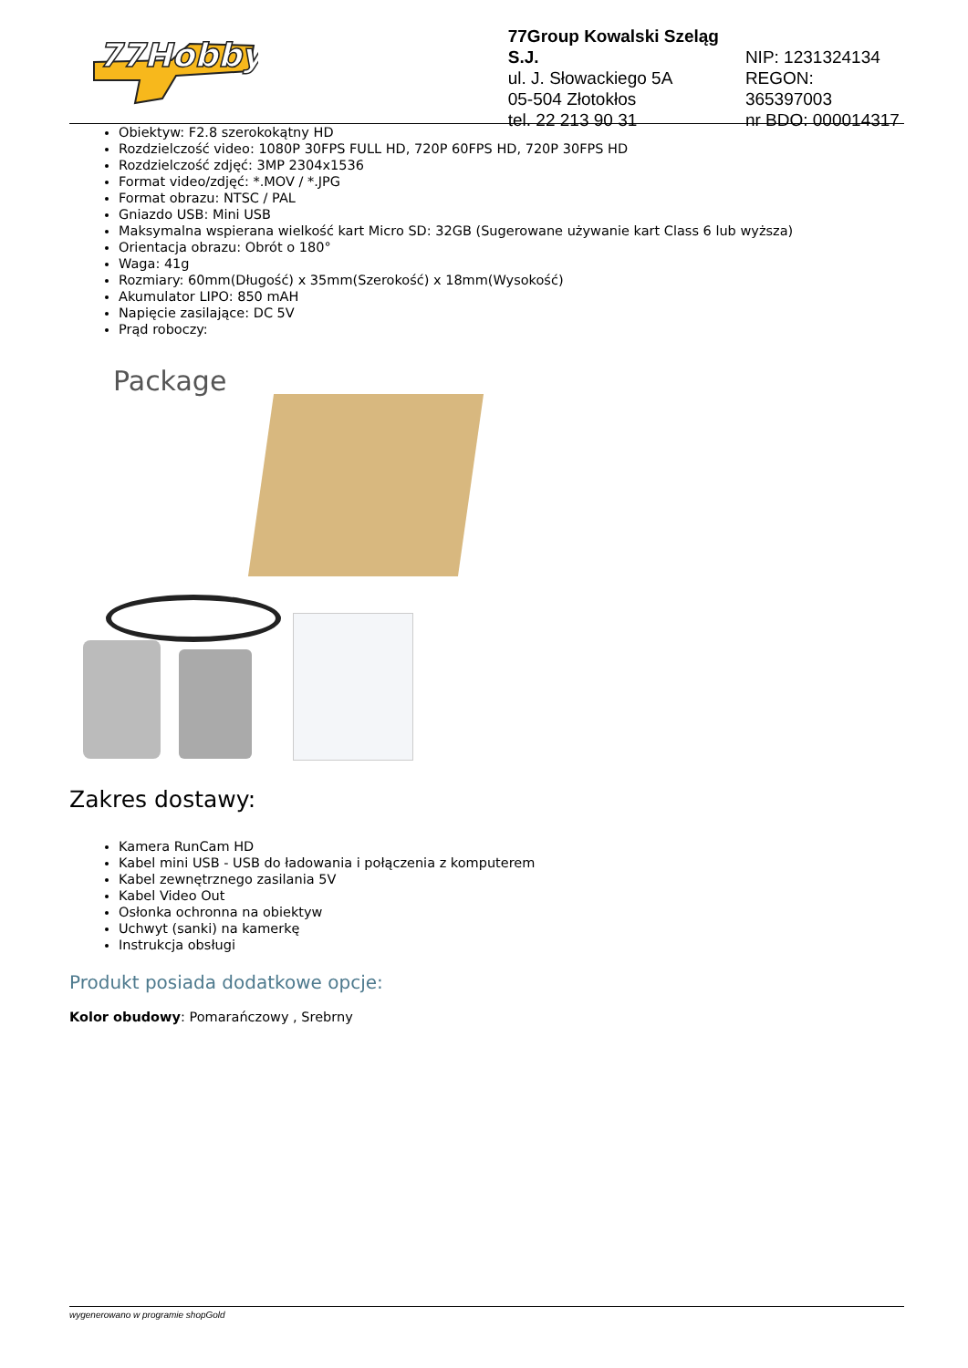77Hobby
77Group Kowalski Szeląg S.J.
ul. J. Słowackiego 5A
05-504 Złotokłos
tel. 22 213 90 31
NIP: 1231324134
REGON: 365397003
nr BDO: 000014317
Obiektyw: F2.8 szerokokątny HD
Rozdzielczość video: 1080P 30FPS FULL HD, 720P 60FPS HD, 720P 30FPS HD
Rozdzielczość zdjęć: 3MP 2304x1536
Format video/zdjęć: *.MOV / *.JPG
Format obrazu: NTSC / PAL
Gniazdo USB: Mini USB
Maksymalna wspierana wielkość kart Micro SD: 32GB (Sugerowane używanie kart Class 6 lub wyższa)
Orientacja obrazu: Obrót o 180°
Waga: 41g
Rozmiary: 60mm(Długość) x 35mm(Szerokość) x 18mm(Wysokość)
Akumulator LIPO: 850 mAH
Napięcie zasilające: DC 5V
Prąd roboczy:
Package
Zakres dostawy:
Kamera RunCam HD
Kabel mini USB - USB do ładowania i połączenia z komputerem
Kabel zewnętrznego zasilania 5V
Kabel Video Out
Osłonka ochronna na obiektyw
Uchwyt (sanki) na kamerkę
Instrukcja obsługi
Produkt posiada dodatkowe opcje:
Kolor obudowy: Pomarańczowy , Srebrny
wygenerowano w programie shopGold